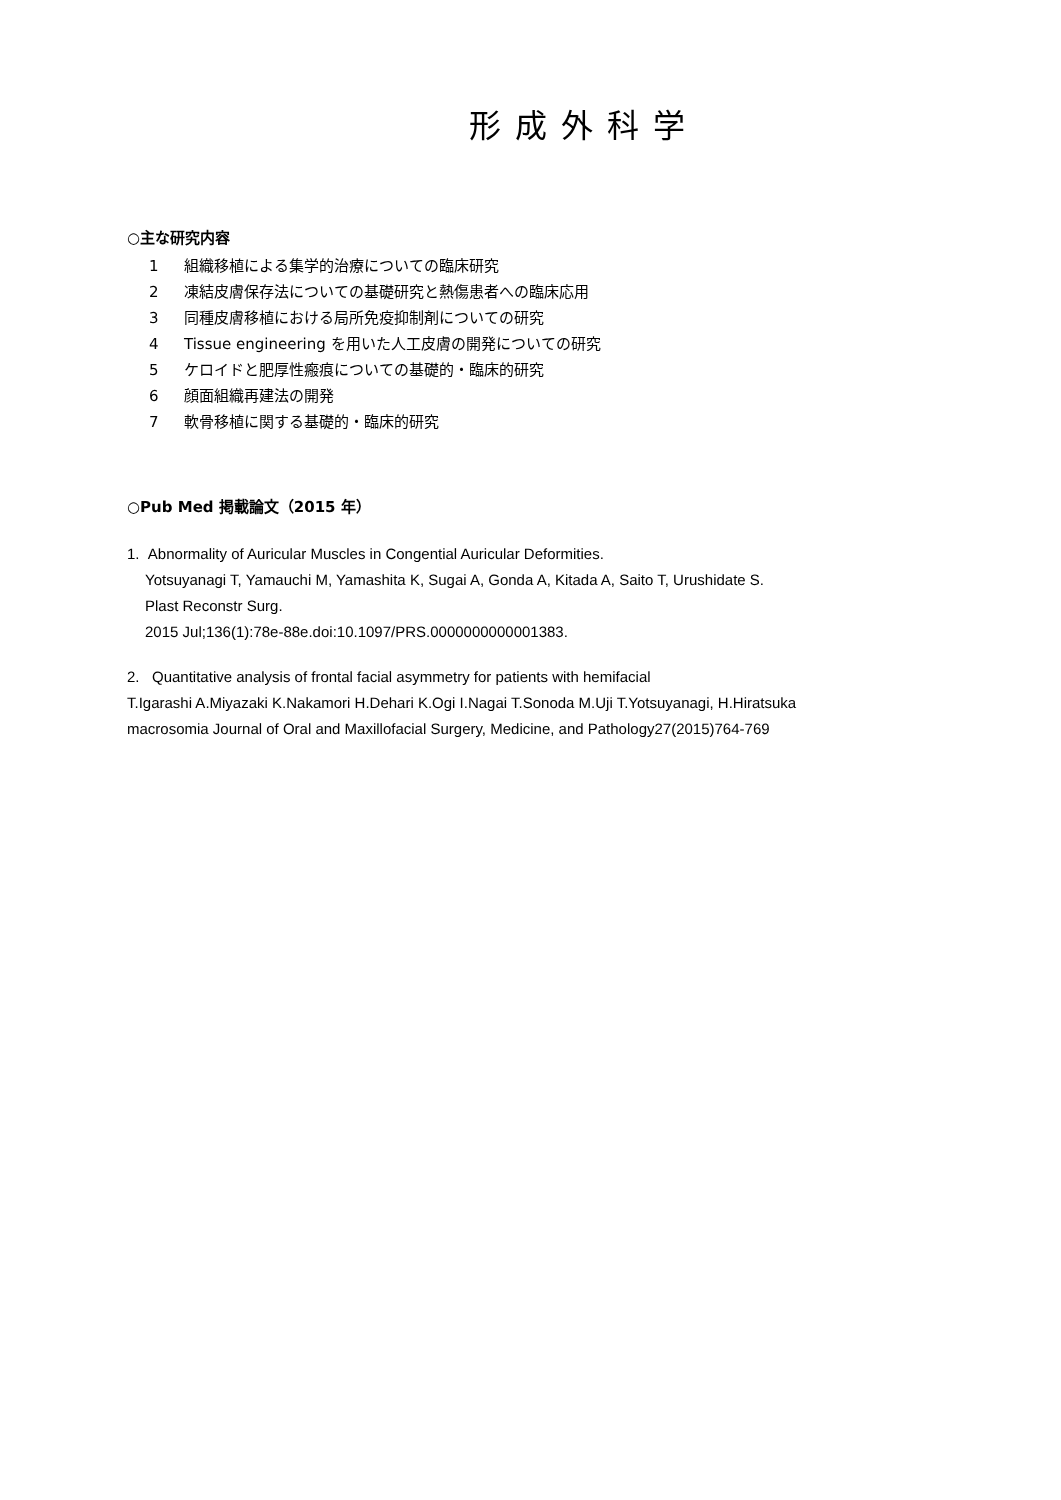形成外科学
○主な研究内容
1 組織移植による集学的治療についての臨床研究
2 凍結皮膚保存法についての基礎研究と熱傷患者への臨床応用
3 同種皮膚移植における局所免疫抑制剤についての研究
4 Tissue engineering を用いた人工皮膚の開発についての研究
5 ケロイドと肥厚性瘢痕についての基礎的・臨床的研究
6 顔面組織再建法の開発
7 軟骨移植に関する基礎的・臨床的研究
○Pub Med 掲載論文（2015 年）
1. Abnormality of Auricular Muscles in Congential Auricular Deformities.
Yotsuyanagi T, Yamauchi M, Yamashita K, Sugai A, Gonda A, Kitada A, Saito T, Urushidate S.
Plast Reconstr Surg.
2015 Jul;136(1):78e-88e.doi:10.1097/PRS.0000000000001383.
2. Quantitative analysis of frontal facial asymmetry for patients with hemifacial
T.Igarashi A.Miyazaki K.Nakamori H.Dehari K.Ogi I.Nagai T.Sonoda M.Uji T.Yotsuyanagi, H.Hiratsuka
macrosomia Journal of Oral and Maxillofacial Surgery, Medicine, and Pathology27(2015)764-769